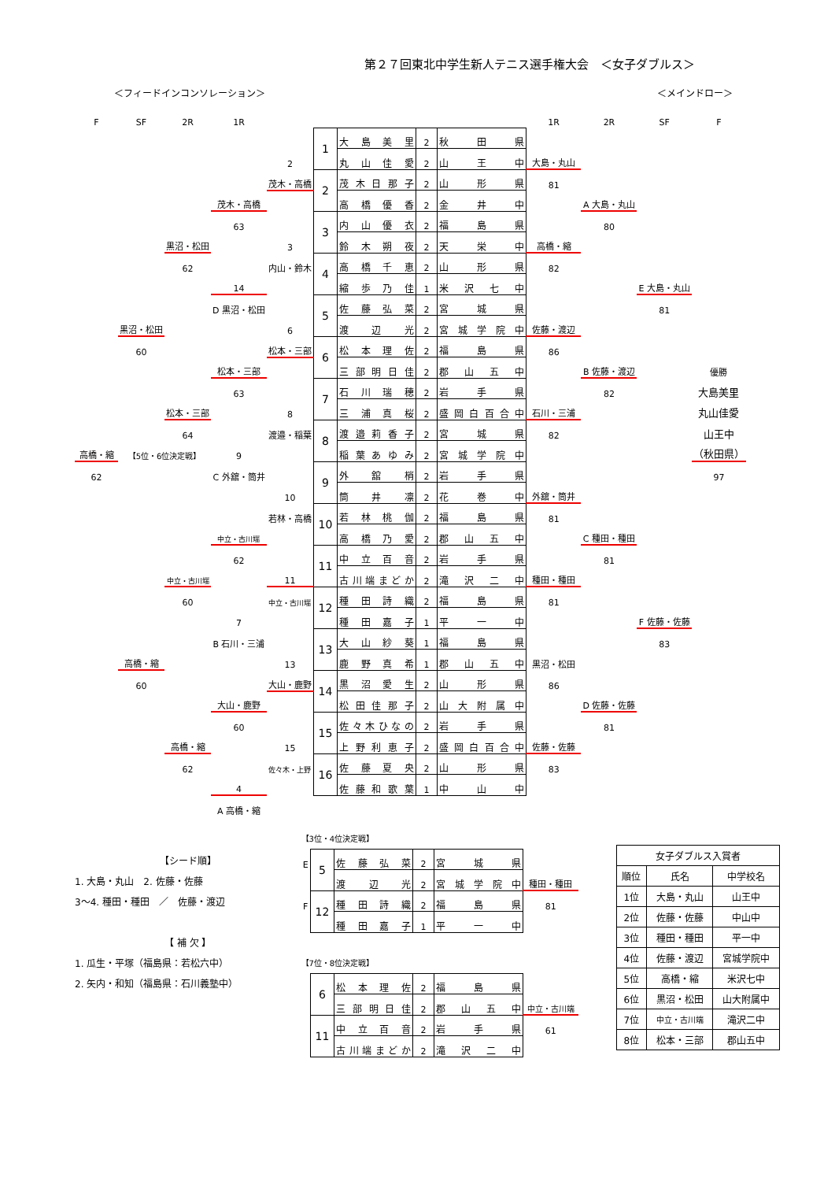第２７回東北中学生新人テニス選手権大会　＜女子ダブルス＞
＜フィードインコンソレーション＞ ＜メインドロー＞
| F | SF | 2R | 1R | | | | | | 1R | 2R | SF | F |
| | | | | | 1 | 大島美里 | 2 | 秋田県 | | | | |
| | | | | 2 | | 丸山佳愛 | 2 | 山王中 | 大島・丸山 | | | |
| | | | | 茂木・高橋 | 2 | 茂木日那子 | 2 | 山形県 | 81 | | | |
| | | | 茂木・高橋 | | | 高橋優香 | 2 | 金井中 | | A 大島・丸山 | | |
| | | | 63 | | 3 | 内山優衣 | 2 | 福島県 | | 80 | | |
| | | 黒沼・松田 | | 3 | | 鈴木朔夜 | 2 | 天栄中 | 高橋・縮 | | | |
| | | 62 | | 内山・鈴木 | 4 | 高橋千恵 | 2 | 山形県 | 82 | | | |
| | | | 14 | | | 縮歩乃佳 | 1 | 米沢七中 | | | E 大島・丸山 | |
| | | | D 黒沼・松田 | | 5 | 佐藤弘菜 | 2 | 宮城県 | | | 81 | |
| | 黒沼・松田 | | | 6 | | 渡辺光 | 2 | 宮城学院中 | 佐藤・渡辺 | | | |
| | 60 | | | 松本・三部 | 6 | 松本理佐 | 2 | 福島県 | 86 | | | |
| | | | 松本・三部 | | | 三部明日佳 | 2 | 郡山五中 | | B 佐藤・渡辺 | | 優勝 |
| | | | 63 | | 7 | 石川瑞穂 | 2 | 岩手県 | | 82 | | 大島美里 |
| | | 松本・三部 | | 8 | | 三浦真桜 | 2 | 盛岡白百合中 | 石川・三浦 | | | 丸山佳愛 |
| | | 64 | | 渡邉・稲葉 | 8 | 渡邉莉香子 | 2 | 宮城県 | 82 | | | 山王中 |
| 高橋・縮 | 【5位・6位決定戦】 | | 9 | | | 稲葉あゆみ | 2 | 宮城学院中 | | | | （秋田県） |
| 62 | | | C 外舘・筒井 | | 9 | 外舘梢 | 2 | 岩手県 | | | | 97 |
| | | | | 10 | | 筒井凛 | 2 | 花巻中 | 外舘・筒井 | | | |
| | | | | 若林・高橋 | 10 | 若林桃伽 | 2 | 福島県 | 81 | | | |
| | | | 中立・古川端 | | | 高橋乃愛 | 2 | 郡山五中 | | C 種田・種田 | | |
| | | | 62 | | 11 | 中立百音 | 2 | 岩手県 | | 81 | | |
| | | 中立・古川端 | | 11 | | 古川端まどか | 2 | 滝沢二中 | 種田・種田 | | | |
| | | 60 | | 中立・古川端 | 12 | 種田詩織 | 2 | 福島県 | 81 | | | |
| | | | 7 | | | 種田嘉子 | 1 | 平一中 | | | F 佐藤・佐藤 | |
| | | | B 石川・三浦 | | 13 | 大山紗葵 | 1 | 福島県 | | | 83 | |
| | 高橋・縮 | | | 13 | | 鹿野真希 | 1 | 郡山五中 | 黒沼・松田 | | | |
| | 60 | | | 大山・鹿野 | 14 | 黒沼愛生 | 2 | 山形県 | 86 | | | |
| | | | 大山・鹿野 | | | 松田佳那子 | 2 | 山大附属中 | | D 佐藤・佐藤 | | |
| | | | 60 | | 15 | 佐々木ひなの | 2 | 岩手県 | | 81 | | |
| | | 高橋・縮 | | 15 | | 上野利恵子 | 2 | 盛岡白百合中 | 佐藤・佐藤 | | | |
| | | 62 | | 佐々木・上野 | 16 | 佐藤夏央 | 2 | 山形県 | 83 | | | |
| | | | 4 | | | 佐藤和歌葉 | 1 | 中山中 | | | | |
| | | | A 高橋・縮 | | | | | | | | | |
【シード順】
1. 大島・丸山　2. 佐藤・佐藤
3～4. 種田・種田　／　佐藤・渡辺
【 補 欠 】
1. 瓜生・平塚（福島県：若松六中）
2. 矢内・和知（福島県：石川義塾中）
【3位・4位決定戦】
| E | 5 | 佐藤弘菜 | 2 | 宮城県 | |
| | | 渡辺光 | 2 | 宮城学院中 | 種田・種田 |
| F | 12 | 種田詩織 | 2 | 福島県 | 81 |
| | | 種田嘉子 | 1 | 平一中 | |
【7位・8位決定戦】
| | 6 | 松本理佐 | 2 | 福島県 | |
| | | 三部明日佳 | 2 | 郡山五中 | 中立・古川端 |
| | 11 | 中立百音 | 2 | 岩手県 | 61 |
| | | 古川端まどか | 2 | 滝沢二中 | |
| 女子ダブルス入賞者 | | |
| --- | --- | --- |
| 順位 | 氏名 | 中学校名 |
| 1位 | 大島・丸山 | 山王中 |
| 2位 | 佐藤・佐藤 | 中山中 |
| 3位 | 種田・種田 | 平一中 |
| 4位 | 佐藤・渡辺 | 宮城学院中 |
| 5位 | 高橋・縮 | 米沢七中 |
| 6位 | 黒沼・松田 | 山大附属中 |
| 7位 | 中立・古川端 | 滝沢二中 |
| 8位 | 松本・三部 | 郡山五中 |